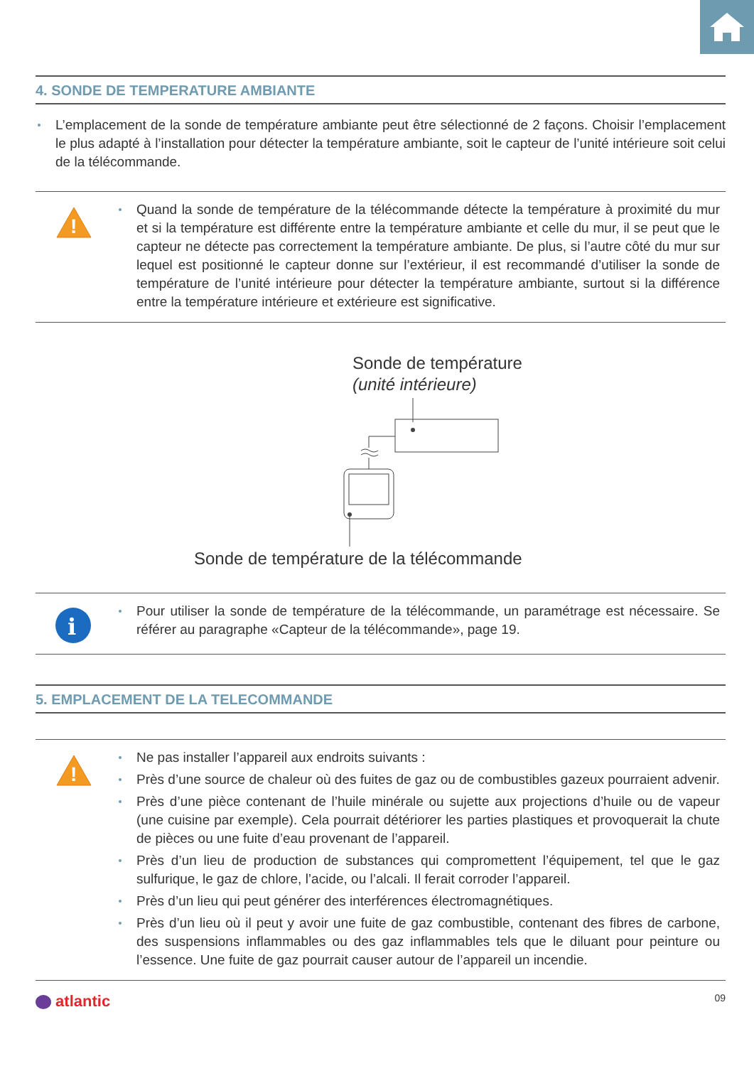4. SONDE DE TEMPERATURE AMBIANTE
L’emplacement de la sonde de température ambiante peut être sélectionné de 2 façons. Choisir l’emplacement le plus adapté à l’installation pour détecter la température ambiante, soit le capteur de l’unité intérieure soit celui de la télécommande.
!
Quand la sonde de température de la télécommande détecte la température à proximité du mur et si la température est différente entre la température ambiante et celle du mur, il se peut que le capteur ne détecte pas correctement la température ambiante. De plus, si l’autre côté du mur sur lequel est positionné le capteur donne sur l’extérieur, il est recommandé d’utiliser la sonde de température de l’unité intérieure pour détecter la température ambiante, surtout si la différence entre la température intérieure et extérieure est significative.
Sonde de température
(unité intérieure)
Sonde de température de la télécommande
i
Pour utiliser la sonde de température de la télécommande, un paramétrage est nécessaire. Se référer au paragraphe «Capteur de la télécommande», page 19.
5. EMPLACEMENT DE LA TELECOMMANDE
!
Ne pas installer l’appareil aux endroits suivants :
Près d’une source de chaleur où des fuites de gaz ou de combustibles gazeux pourraient advenir.
Près d’une pièce contenant de l’huile minérale ou sujette aux projections d’huile ou de vapeur (une cuisine par exemple). Cela pourrait détériorer les parties plastiques et provoquerait la chute de pièces ou une fuite d’eau provenant de l’appareil.
Près d’un lieu de production de substances qui compromettent l’équipement, tel que le gaz sulfurique, le gaz de chlore, l’acide, ou l’alcali. Il ferait corroder l’appareil.
Près d’un lieu qui peut générer des interférences électromagnétiques.
Près d’un lieu où il peut y avoir une fuite de gaz combustible, contenant des fibres de carbone, des suspensions inflammables ou des gaz inflammables tels que le diluant pour peinture ou l’essence. Une fuite de gaz pourrait causer autour de l’appareil un incendie.
atlantic
09